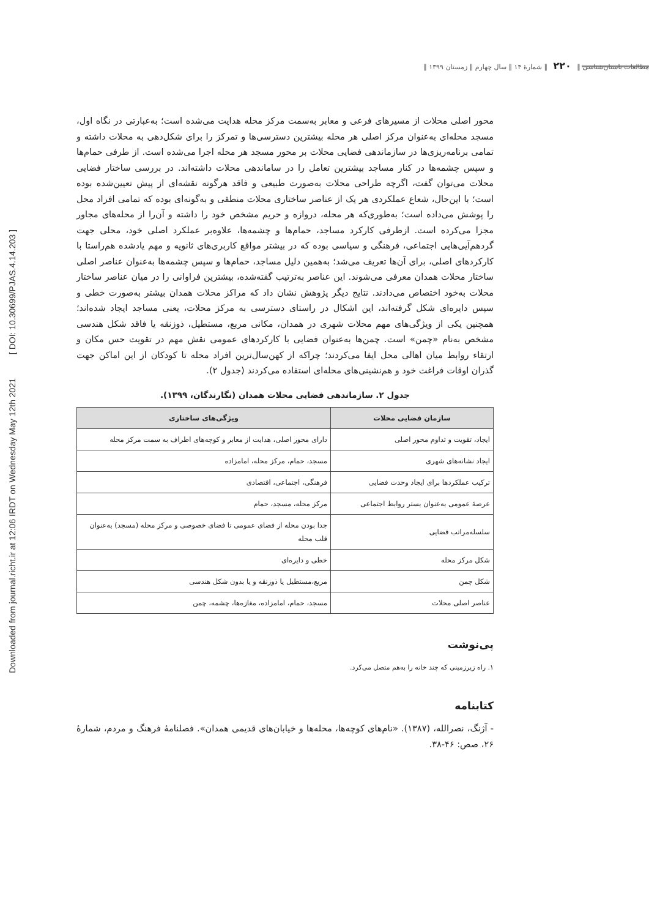Downloaded from journal.richt.ir at 12:06 IRDT on Wednesday May 12th 2021 [ DOI: 10.30699/PJAS.4.14.203 ]
مطالعات باستان‌شناسی ‖ ۲۲۰ ‖ شمارۀ ۱۴ ‖ سال چهارم ‖ زمستان ۱۳۹۹ ‖
محور اصلی محلات از مسیرهای فرعی و معابر به‌سمت مرکز محله هدایت می‌شده است؛ به‌عبارتی در نگاه اول، مسجد محله‌ای به‌عنوان مرکز اصلی هر محله بیشترین دسترسی‌ها و تمرکز را برای شکل‌دهی به محلات داشته و تمامی برنامه‌ریزی‌ها در سازماندهی فضایی محلات بر محور مسجد هر محله اجرا می‌شده است. از طرفی حمام‌ها و سپس چشمه‌ها در کنار مساجد بیشترین تعامل را در ساماندهی محلات داشته‌اند. در بررسی ساختار فضایی محلات می‌توان گفت، اگرچه طراحی محلات به‌صورت طبیعی و فاقد هرگونه نقشه‌ای از پیش تعیین‌شده بوده است؛ با این‌حال، شعاع عملکردی هر یک از عناصر ساختاری محلات منطقی و به‌گونه‌ای بوده که تمامی افراد محل را پوشش می‌داده است؛ به‌طوری‌که هر محله، دروازه و حریم مشخص خود را داشته و آن‌را از محله‌های مجاور مجزا می‌کرده است. ازطرفی کارکرد مساجد، حمام‌ها و چشمه‌ها، علاوه‌بر عملکرد اصلی خود، محلی جهت گردهم‌آیی‌هایی اجتماعی، فرهنگی و سیاسی بوده که در بیشتر مواقع کاربری‌های ثانویه و مهم یادشده هم‌راستا با کارکردهای اصلی، برای آن‌ها تعریف می‌شد؛ به‌همین دلیل مساجد، حمام‌ها و سپس چشمه‌ها به‌عنوان عناصر اصلی ساختار محلات همدان معرفی می‌شوند. این عناصر به‌ترتیب گفته‌شده، بیشترین فراوانی را در میان عناصر ساختار محلات به‌خود اختصاص می‌دادند. نتایج دیگر پژوهش نشان داد که مراکز محلات همدان بیشتر به‌صورت خطی و سپس دایره‌ای شکل گرفته‌اند، این اشکال در راستای دسترسی به مرکز محلات، یعنی مساجد ایجاد شده‌اند؛ همچنین یکی از ویژگی‌های مهم محلات شهری در همدان، مکانی مربع، مستطیل، ذوزنقه یا فاقد شکل هندسی مشخص به‌نام «چمن» است. چمن‌ها به‌عنوان فضایی با کارکردهای عمومی نقش مهم در تقویت حس مکان و ارتقاء روابط میان اهالی محل ایفا می‌کردند؛ چراکه از کهن‌سال‌ترین افراد محله تا کودکان از این اماکن جهت گذران اوقات فراغت خود و هم‌نشینی‌های محله‌ای استفاده می‌کردند (جدول ۲).
جدول ۲. سازماندهی فضایی محلات همدان (نگارندگان، ۱۳۹۹).
| سازمان فضایی محلات | ویژگی‌های ساختاری |
| --- | --- |
| ایجاد، تقویت و تداوم محور اصلی | دارای محور اصلی، هدایت از معابر و کوچه‌های اطراف به سمت مرکز محله |
| ایجاد نشانه‌های شهری | مسجد، حمام، مرکز محله، امامزاده |
| ترکیب عملکردها برای ایجاد وحدت فضایی | فرهنگی، اجتماعی، اقتصادی |
| عرصهٔ عمومی به‌عنوان بستر روابط اجتماعی | مرکز محله، مسجد، حمام |
| سلسله‌مراتب فضایی | جدا بودن محله از فضای عمومی تا فضای خصوصی و مرکز محله (مسجد) به‌عنوان قلب محله |
| شکل مرکز محله | خطی و دایره‌ای |
| شکل چمن | مربع،مستطیل یا ذوزنقه و یا بدون شکل هندسی |
| عناصر اصلی محلات | مسجد، حمام، امامزاده، مغازه‌ها، چشمه، چمن |
پی‌نوشت
۱. راه زیرزمینی که چند خانه را به‌هم متصل می‌کرد.
کتابنامه
- آژنگ، نصرالله، (۱۳۸۷). «نام‌های کوچه‌ها، محله‌ها و خیابان‌های قدیمی همدان». فصلنامهٔ فرهنگ و مردم، شمارهٔ ۲۶، صص: ۴۶-۳۸.